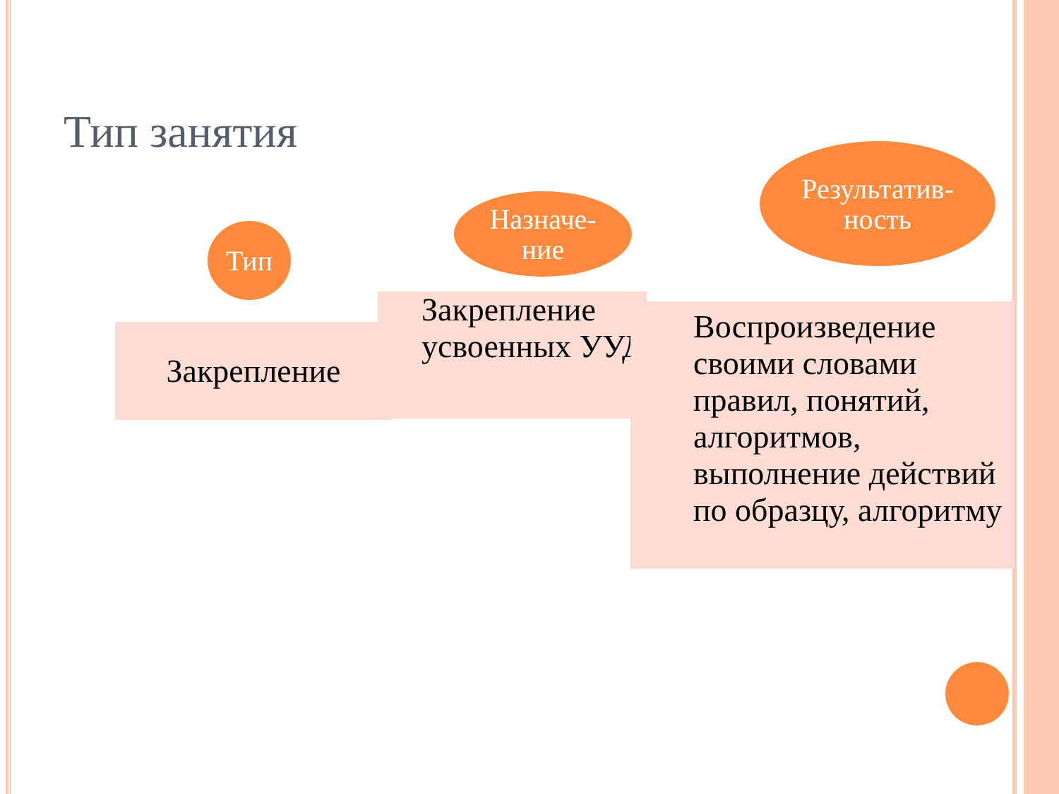Тип занятия
Тип
Назначе-
ние
Результатив-
ность
Закрепление
Закрепление усвоенных УУД
Воспроизведение своими словами правил, понятий, алгоритмов, выполнение действий по образцу, алгоритму